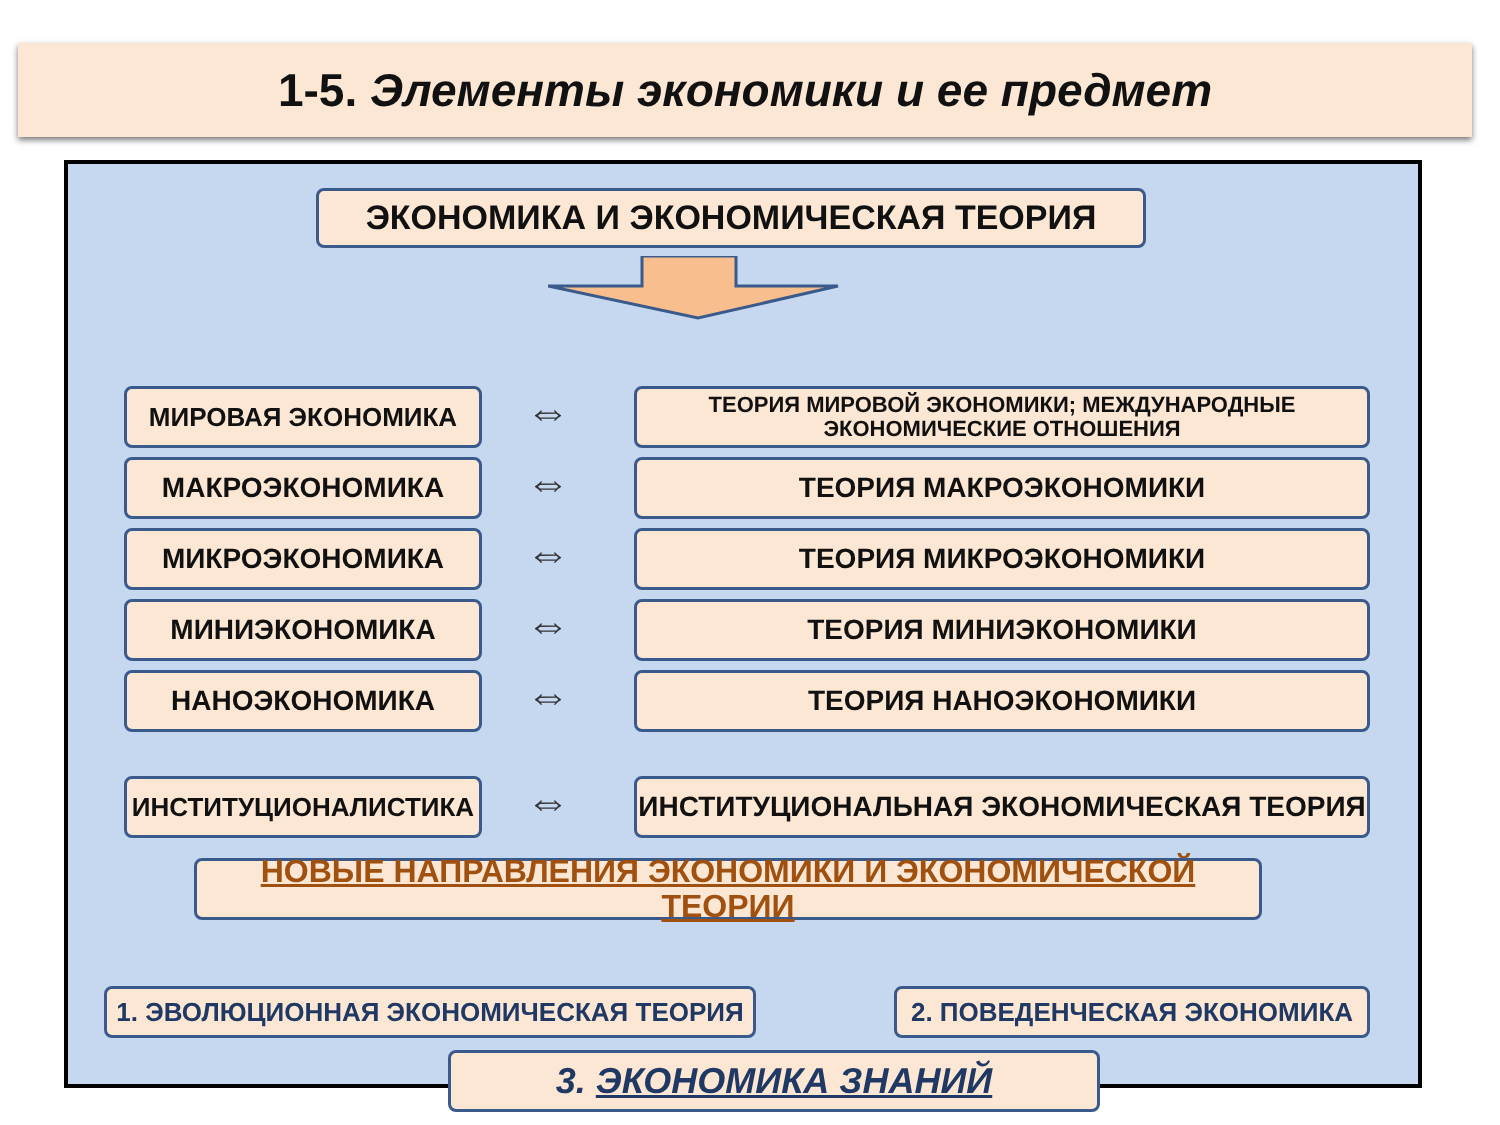1-5. Элементы экономики и ее предмет
ЭКОНОМИКА И ЭКОНОМИЧЕСКАЯ ТЕОРИЯ
МИРОВАЯ ЭКОНОМИКА ⇔
ТЕОРИЯ МИРОВОЙ ЭКОНОМИКИ; МЕЖДУНАРОДНЫЕ ЭКОНОМИЧЕСКИЕ ОТНОШЕНИЯ
МАКРОЭКОНОМИКА ⇔ ТЕОРИЯ МАКРОЭКОНОМИКИ
МИКРОЭКОНОМИКА ⇔ ТЕОРИЯ МИКРОЭКОНОМИКИ
МИНИЭКОНОМИКА ⇔ ТЕОРИЯ МИНИЭКОНОМИКИ
НАНОЭКОНОМИКА ⇔ ТЕОРИЯ НАНОЭКОНОМИКИ
ИНСТИТУЦИОНАЛИСТИКА ⇔ ИНСТИТУЦИОНАЛЬНАЯ ЭКОНОМИЧЕСКАЯ ТЕОРИЯ
НОВЫЕ НАПРАВЛЕНИЯ ЭКОНОМИКИ И ЭКОНОМИЧЕСКОЙ ТЕОРИИ
1. ЭВОЛЮЦИОННАЯ ЭКОНОМИЧЕСКАЯ ТЕОРИЯ 2. ПОВЕДЕНЧЕСКАЯ ЭКОНОМИКА
3. ЭКОНОМИКА ЗНАНИЙ